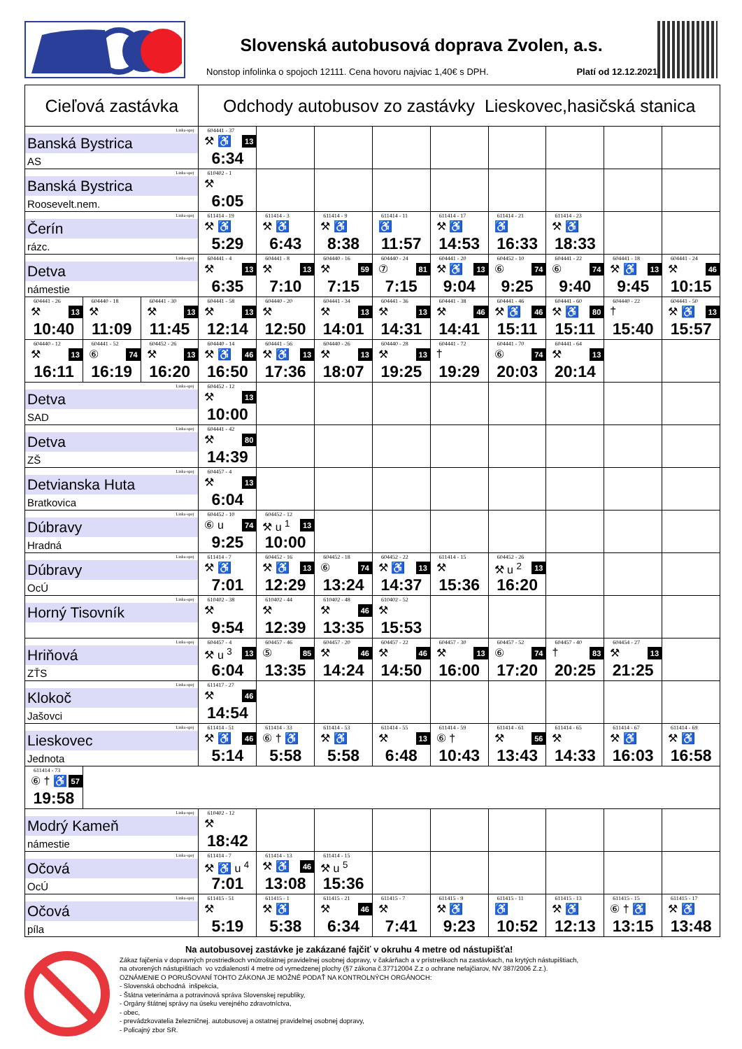Slovenská autobusová doprava Zvolen, a.s.
Nonstop infolinka o spojoch 12111. Cena hovoru najviac 1,40€ s DPH. Platí od 12.12.2021
| Cieľová zastávka | | | Odchody autobusov zo zastávky Lieskovec,hasičská stanica | | | | | | | | |
| --- | --- | --- | --- | --- | --- | --- | --- | --- | --- | --- | --- |
| Linka-spoj Banská Bystrica AS | | | 604441 - 37 ⚒ ♿ 13 6:34 | | | | | | | | |
| Linka-spoj Banská Bystrica Roosevelt.nem. | | | 610402 - 1 ⚒ 6:05 | | | | | | | | |
| Linka-spoj Čerín rázc. | | | 611414 - 19 ⚒ ♿ 5:29 | 611414 - 3 ⚒ ♿ 6:43 | 611414 - 9 ⚒ ♿ 8:38 | 611414 - 11 ♿ 11:57 | 611414 - 17 ⚒ ♿ 14:53 | 611414 - 21 ♿ 16:33 | 611414 - 23 ⚒ ♿ 18:33 | | |
| Linka-spoj Detva námestie | | | 604441 - 4 ⚒ 13 6:35 | 604441 - 8 ⚒ 13 7:10 | 604440 - 16 ⚒ 59 7:15 | 604440 - 24 ⑦ 81 7:15 | 604441 - 20 ⚒ ♿ 13 9:04 | 604452 - 10 ⑥ 74 9:25 | 604441 - 22 ⑥ 74 9:40 | 604441 - 18 ⚒ ♿ 13 9:45 | 604441 - 24 ⚒ 46 10:15 |
| 604441 - 26 ⚒ 13 10:40 | 604440 - 18 ⚒ 11:09 | 604441 - 30 ⚒ 13 11:45 | 604441 - 58 ⚒ 13 12:14 | 604440 - 20 ⚒ 12:50 | 604441 - 34 ⚒ 13 14:01 | 604441 - 36 ⚒ 13 14:31 | 604441 - 38 ⚒ 46 14:41 | 604441 - 46 ⚒ ♿ 46 15:11 | 604441 - 60 ⚒ ♿ 80 15:11 | 604440 - 22 † 15:40 | 604441 - 50 ⚒ ♿ 13 15:57 |
| 604440 - 12 ⚒ 13 16:11 | 604441 - 52 ⑥ 74 16:19 | 604452 - 26 ⚒ 13 16:20 | 604440 - 14 ⚒ ♿ 46 16:50 | 604441 - 56 ⚒ ♿ 13 17:36 | 604440 - 26 ⚒ 13 18:07 | 604440 - 28 ⚒ 13 19:25 | 604441 - 72 † 19:29 | 604441 - 70 ⑥ 74 20:03 | 604441 - 64 ⚒ 13 20:14 | | |
| Linka-spoj Detva SAD | | | 604452 - 12 ⚒ 13 10:00 | | | | | | | | |
| Linka-spoj Detva ZŠ | | | 604441 - 42 ⚒ 80 14:39 | | | | | | | | |
| Linka-spoj Detvianska Huta Bratkovica | | | 604457 - 4 ⚒ 13 6:04 | | | | | | | | |
| Linka-spoj Dúbravy Hradná | | | 604452 - 10 ⑥ u 74 9:25 | 604452 - 12 ⚒ u <sup>1</sup> 13 10:00 | | | | | | | |
| Linka-spoj Dúbravy OcÚ | | | 611414 - 7 ⚒ ♿ 7:01 | 604452 - 16 ⚒ ♿ 13 12:29 | 604452 - 18 ⑥ 74 13:24 | 604452 - 22 ⚒ ♿ 13 14:37 | 611414 - 15 ⚒ 15:36 | 604452 - 26 ⚒ u <sup>2</sup> 13 16:20 | | | |
| Linka-spoj Horný Tisovník | | | 610402 - 38 ⚒ 9:54 | 610402 - 44 ⚒ 12:39 | 610402 - 48 ⚒ 46 13:35 | 610402 - 52 ⚒ 15:53 | | | | | |
| Linka-spoj Hriňová ZŤS | | | 604457 - 4 ⚒ u <sup>3</sup> 13 6:04 | 604457 - 46 ⑤ 85 13:35 | 604457 - 20 ⚒ 46 14:24 | 604457 - 22 ⚒ 46 14:50 | 604457 - 30 ⚒ 13 16:00 | 604457 - 52 ⑥ 74 17:20 | 604457 - 40 † 83 20:25 | 604454 - 27 ⚒ 13 21:25 | |
| Linka-spoj Klokoč Jašovci | | | 611417 - 27 ⚒ 46 14:54 | | | | | | | | |
| Linka-spoj Lieskovec Jednota | | | 611414 - 51 ⚒ ♿ 46 5:14 | 611414 - 33 ⑥ † ♿ 5:58 | 611414 - 53 ⚒ ♿ 5:58 | 611414 - 55 ⚒ 13 6:48 | 611414 - 59 ⑥ † 10:43 | 611414 - 61 ⚒ 56 13:43 | 611414 - 65 ⚒ 14:33 | 611414 - 67 ⚒ ♿ 16:03 | 611414 - 69 ⚒ ♿ 16:58 |
| 611414 - 73 ⑥ † ♿ 57 19:58 | | | | | | | | | | | |
| Linka-spoj Modrý Kameň námestie | | | 610402 - 12 ⚒ 18:42 | | | | | | | | |
| Linka-spoj Očová OcÚ | | | 611414 - 7 ⚒ ♿ u <sup>4</sup> 7:01 | 611414 - 13 ⚒ ♿ 46 13:08 | 611414 - 15 ⚒ u <sup>5</sup> 15:36 | | | | | | |
| Linka-spoj Očová píla | | | 611415 - 51 ⚒ 5:19 | 611415 - 1 ⚒ ♿ 5:38 | 611415 - 21 ⚒ 46 6:34 | 611415 - 7 ⚒ 7:41 | 611415 - 9 ⚒ ♿ 9:23 | 611415 - 11 ♿ 10:52 | 611415 - 13 ⚒ ♿ 12:13 | 611415 - 15 ⑥ † ♿ 13:15 | 611415 - 17 ⚒ ♿ 13:48 |
Na autobusovej zastávke je zakázané fajčiť v okruhu 4 metre od nástupišťa!
Zákaz fajčenia v dopravných prostriedkoch vnútroštátnej pravidelnej osobnej dopravy, v čakárňach a v prístreškoch na zastávkach, na krytých nástupištiach,
na otvorených nástupištiach vo vzdialenosti 4 metre od vymedzenej plochy (§7 zákona č.37712004 Z.z o ochrane nefajčiarov, NV 387/2006 Z.z.).
OZNÁMENIE O PORUŠOVANÍ TOHTO ZÁKONA JE MOŽNÉ PODAŤ NA KONTROLNÝCH ORGÁNOCH:
- Slovenská obchodná inšpekcia,
- Štátna veterinárna a potravinová správa Slovenskej republiky,
- Orgány štátnej správy na úseku verejného zdravotníctva,
- obec,
- prevádzkovatelia železničnej. autobusovej a ostatnej pravidelnej osobnej dopravy,
- Policajný zbor SR.